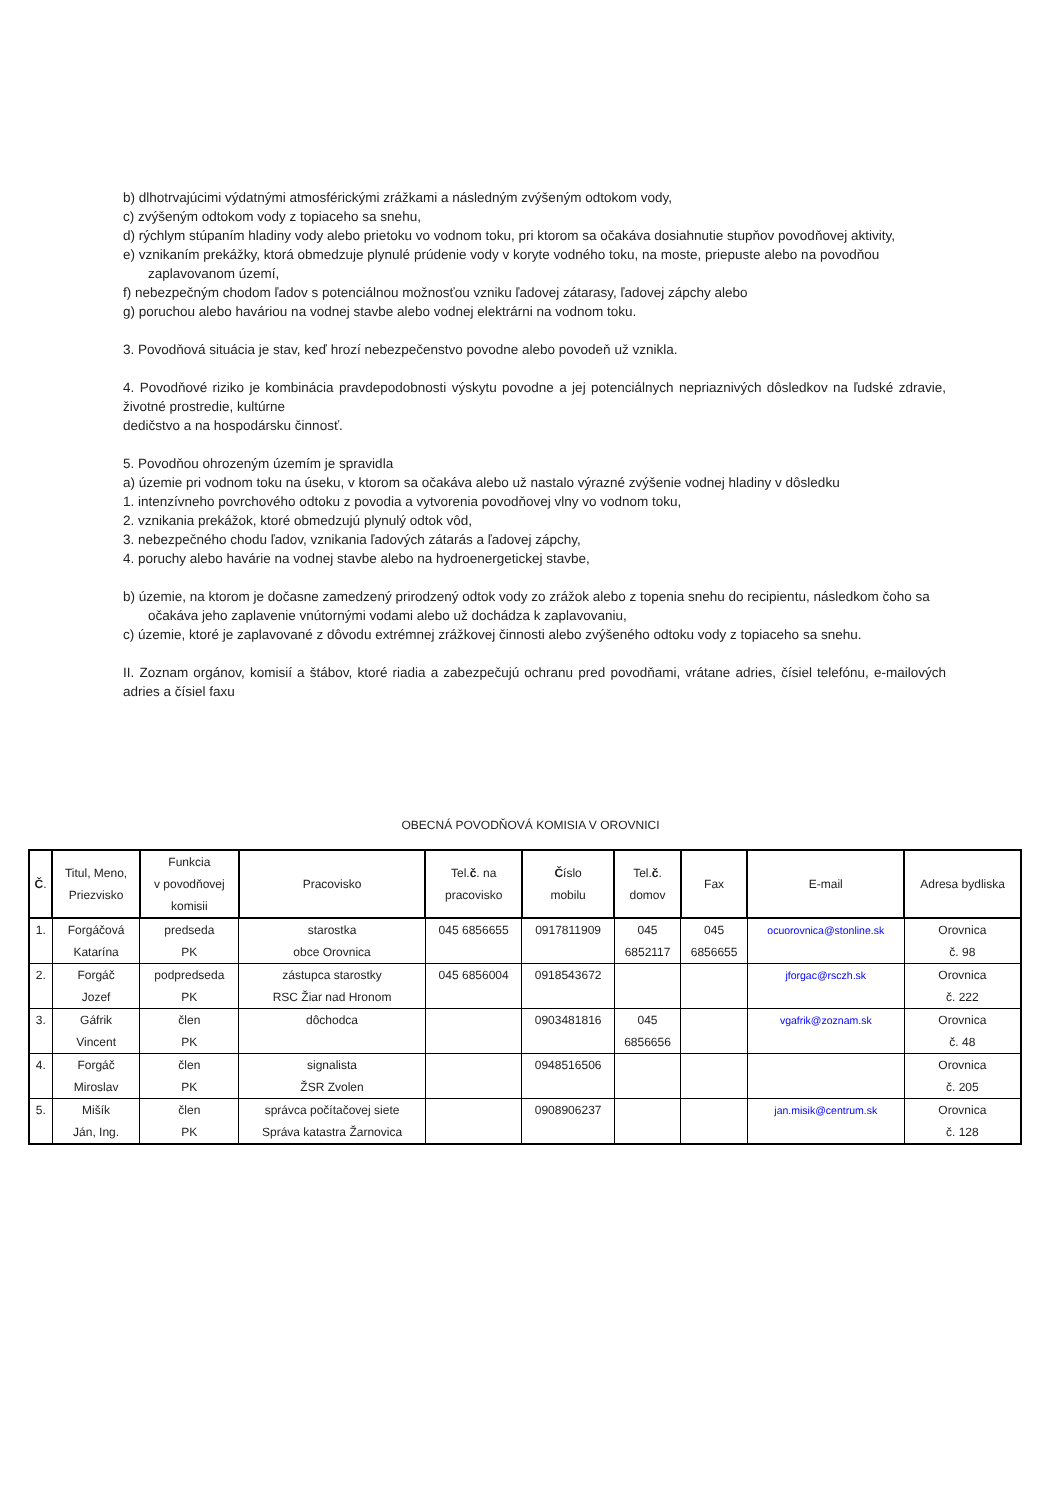b) dlhotrvajúcimi výdatnými atmosférickými zrážkami a následným zvýšeným odtokom vody,
c) zvýšeným odtokom vody z topiaceho sa snehu,
d) rýchlym stúpaním hladiny vody alebo prietoku vo vodnom toku, pri ktorom sa očakáva dosiahnutie stupňov povodňovej aktivity,
e) vznikaním prekážky, ktorá obmedzuje plynulé prúdenie vody v koryte vodného toku, na moste, priepuste alebo na povodňou
zaplavovanom území,
f) nebezpečným chodom ľadov s potenciálnou možnosťou vzniku ľadovej zátarasy, ľadovej zápchy alebo
g) poruchou alebo haváriou na vodnej stavbe alebo vodnej elektrárni na vodnom toku.
3. Povodňová situácia je stav, keď hrozí nebezpečenstvo povodne alebo povodeň už vznikla.
4. Povodňové riziko je kombinácia pravdepodobnosti výskytu povodne a jej potenciálnych nepriaznivých dôsledkov na ľudské zdravie, životné prostredie, kultúrne
dedičstvo a na hospodársku činnosť.
5. Povodňou ohrozeným územím je spravidla
a) územie pri vodnom toku na úseku, v ktorom sa očakáva alebo už nastalo výrazné zvýšenie vodnej hladiny v dôsledku
1. intenzívneho povrchového odtoku z povodia a vytvorenia povodňovej vlny vo vodnom toku,
2. vznikania prekážok, ktoré obmedzujú plynulý odtok vôd,
3. nebezpečného chodu ľadov, vznikania ľadových zátarás a ľadovej zápchy,
4. poruchy alebo havárie na vodnej stavbe alebo na hydroenergetickej stavbe,
b) územie, na ktorom je dočasne zamedzený prirodzený odtok vody zo zrážok alebo z topenia snehu do recipientu, následkom čoho sa
očakáva jeho zaplavenie vnútornými vodami alebo už dochádza k zaplavovaniu,
c) územie, ktoré je zaplavované z dôvodu extrémnej zrážkovej činnosti alebo zvýšeného odtoku vody z topiaceho sa snehu.
II. Zoznam orgánov, komisií a štábov, ktoré riadia a zabezpečujú ochranu pred povodňami, vrátane adries, čísiel telefónu, e-mailových adries a čísiel faxu
OBECNÁ POVODŇOVÁ KOMISIA V OROVNICI
| Č . | Titul, Meno, Priezvisko | Funkcia v povodňovej komisii | Pracovisko | Tel. č . na pracovisko | Č íslo mobilu | Tel. č . domov | Fax | E-mail | Adresa bydliska |
| --- | --- | --- | --- | --- | --- | --- | --- | --- | --- |
| 1. | Forgáčová Katarína | predseda PK | starostka obce Orovnica | 045 6856655 | 0917811909 | 045 6852117 | 045 6856655 | ocuorovnica@stonline.sk | Orovnica č. 98 |
| 2. | Forgáč Jozef | podpredseda PK | zástupca starostky RSC Žiar nad Hronom | 045 6856004 | 0918543672 | | | jforgac@rsczh.sk | Orovnica č. 222 |
| 3. | Gáfrik Vincent | člen PK | dôchodca | | 0903481816 | 045 6856656 | | vgafrik@zoznam.sk | Orovnica č. 48 |
| 4. | Forgáč Miroslav | člen PK | signalista ŽSR Zvolen | | 0948516506 | | | | Orovnica č. 205 |
| 5. | Mišík Ján, Ing. | člen PK | správca počítačovej siete Správa katastra Žarnovica | | 0908906237 | | | jan.misik@centrum.sk | Orovnica č. 128 |